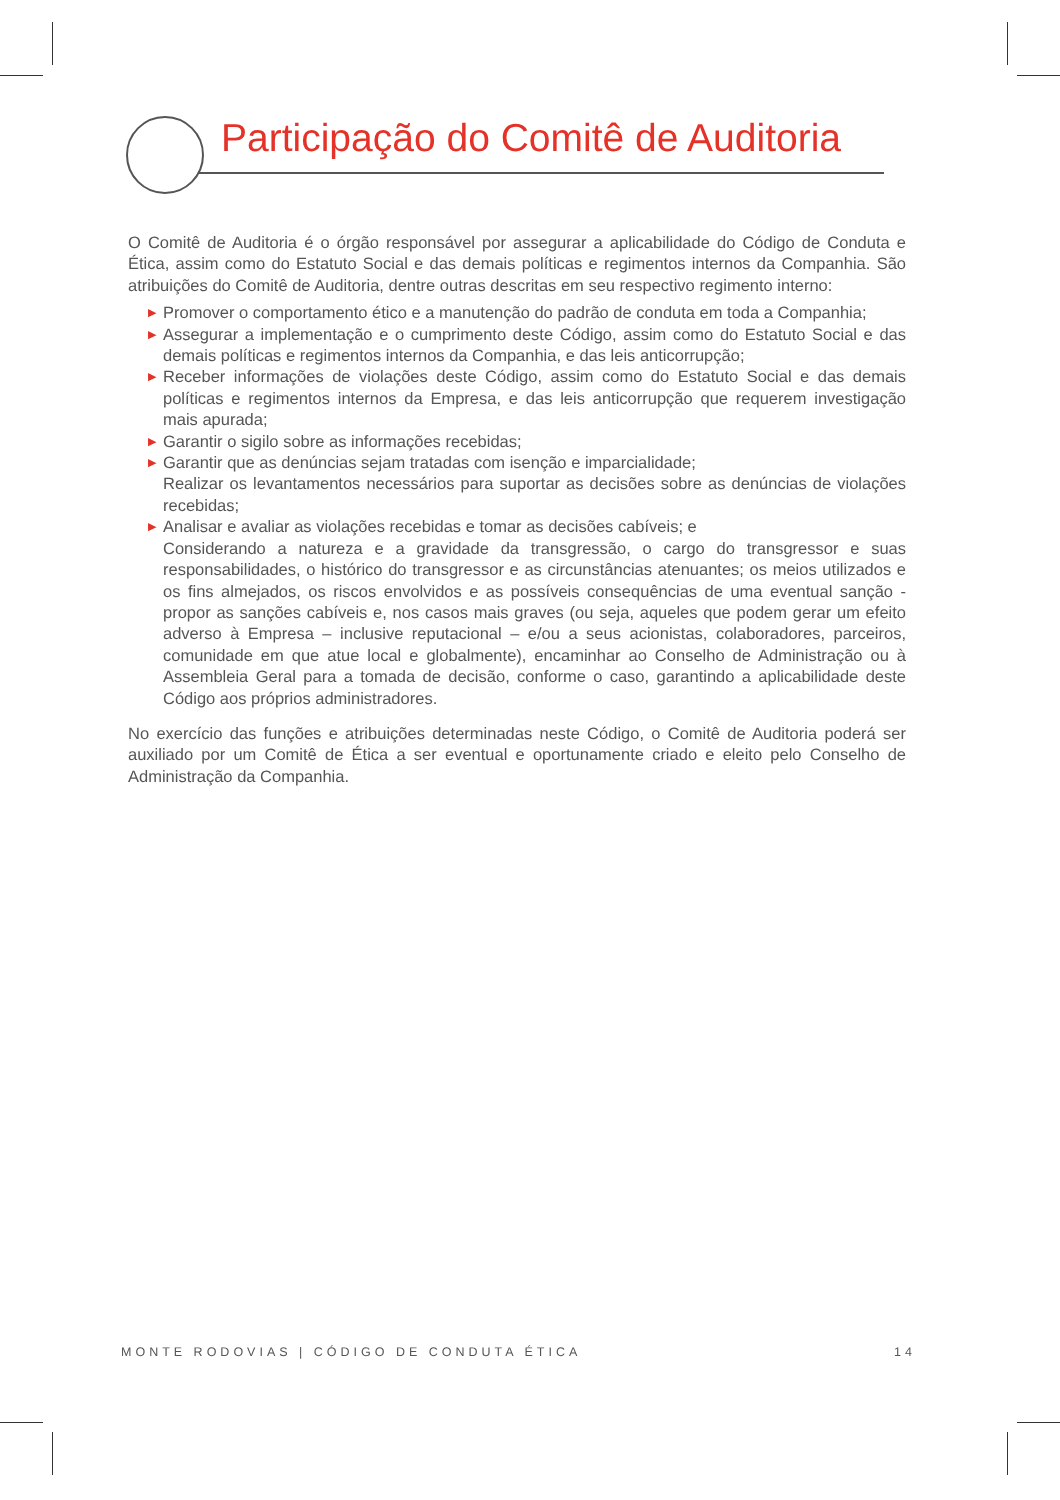Participação do Comitê de Auditoria
O Comitê de Auditoria é o órgão responsável por assegurar a aplicabilidade do Código de Conduta e Ética, assim como do Estatuto Social e das demais políticas e regimentos internos da Companhia. São atribuições do Comitê de Auditoria, dentre outras descritas em seu respectivo regimento interno:
▶ Promover o comportamento ético e a manutenção do padrão de conduta em toda a Companhia;
▶ Assegurar a implementação e o cumprimento deste Código, assim como do Estatuto Social e das demais políticas e regimentos internos da Companhia, e das leis anticorrupção;
▶ Receber informações de violações deste Código, assim como do Estatuto Social e das demais políticas e regimentos internos da Empresa, e das leis anticorrupção que requerem investigação mais apurada;
▶ Garantir o sigilo sobre as informações recebidas;
▶ Garantir que as denúncias sejam tratadas com isenção e imparcialidade;
Realizar os levantamentos necessários para suportar as decisões sobre as denúncias de violações recebidas;
▶ Analisar e avaliar as violações recebidas e tomar as decisões cabíveis; e
Considerando a natureza e a gravidade da transgressão, o cargo do transgressor e suas responsabilidades, o histórico do transgressor e as circunstâncias atenuantes; os meios utilizados e os fins almejados, os riscos envolvidos e as possíveis consequências de uma eventual sanção - propor as sanções cabíveis e, nos casos mais graves (ou seja, aqueles que podem gerar um efeito adverso à Empresa – inclusive reputacional – e/ou a seus acionistas, colaboradores, parceiros, comunidade em que atue local e globalmente), encaminhar ao Conselho de Administração ou à Assembleia Geral para a tomada de decisão, conforme o caso, garantindo a aplicabilidade deste Código aos próprios administradores.
No exercício das funções e atribuições determinadas neste Código, o Comitê de Auditoria poderá ser auxiliado por um Comitê de Ética a ser eventual e oportunamente criado e eleito pelo Conselho de Administração da Companhia.
MONTE RODOVIAS | CÓDIGO DE CONDUTA ÉTICA 14